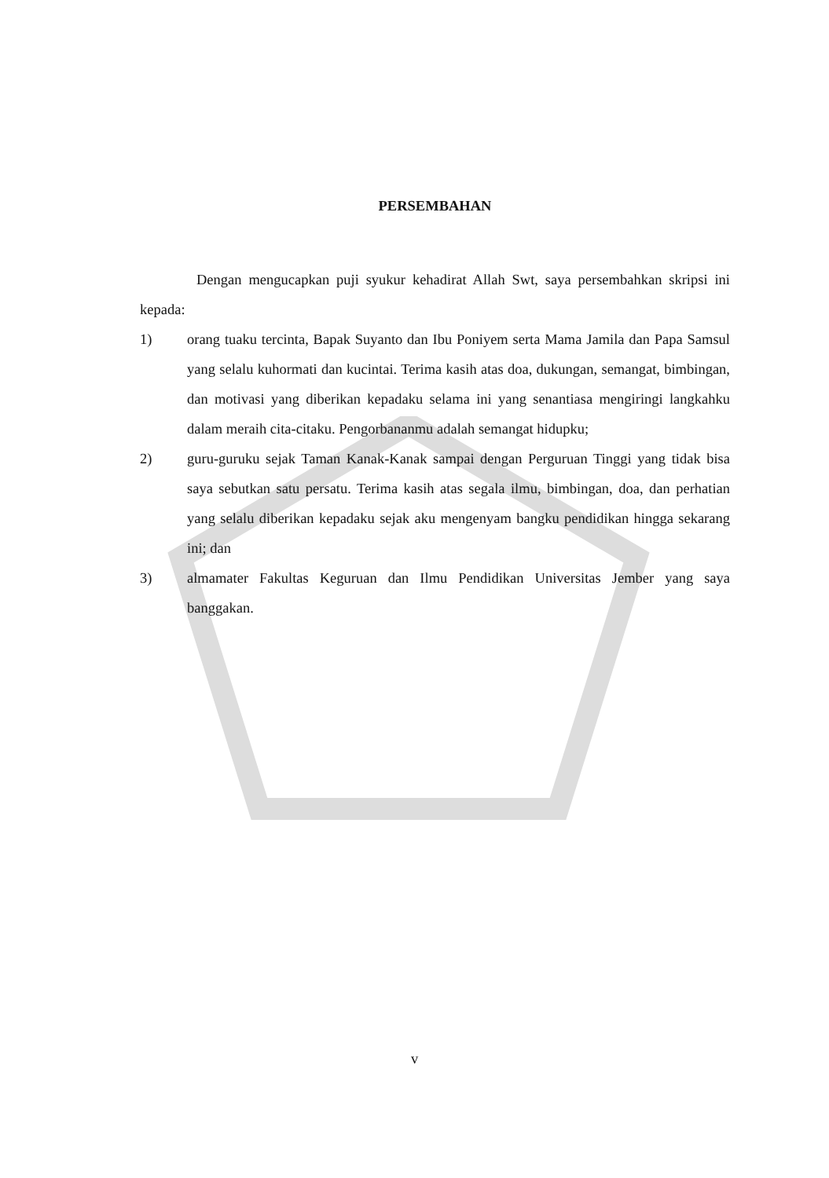PERSEMBAHAN
Dengan mengucapkan puji syukur kehadirat Allah Swt, saya persembahkan skripsi ini kepada:
1) orang tuaku tercinta, Bapak Suyanto dan Ibu Poniyem serta Mama Jamila dan Papa Samsul yang selalu kuhormati dan kucintai. Terima kasih atas doa, dukungan, semangat, bimbingan, dan motivasi yang diberikan kepadaku selama ini yang senantiasa mengiringi langkahku dalam meraih cita-citaku. Pengorbananmu adalah semangat hidupku;
2) guru-guruku sejak Taman Kanak-Kanak sampai dengan Perguruan Tinggi yang tidak bisa saya sebutkan satu persatu. Terima kasih atas segala ilmu, bimbingan, doa, dan perhatian yang selalu diberikan kepadaku sejak aku mengenyam bangku pendidikan hingga sekarang ini; dan
3) almamater Fakultas Keguruan dan Ilmu Pendidikan Universitas Jember yang saya banggakan.
v